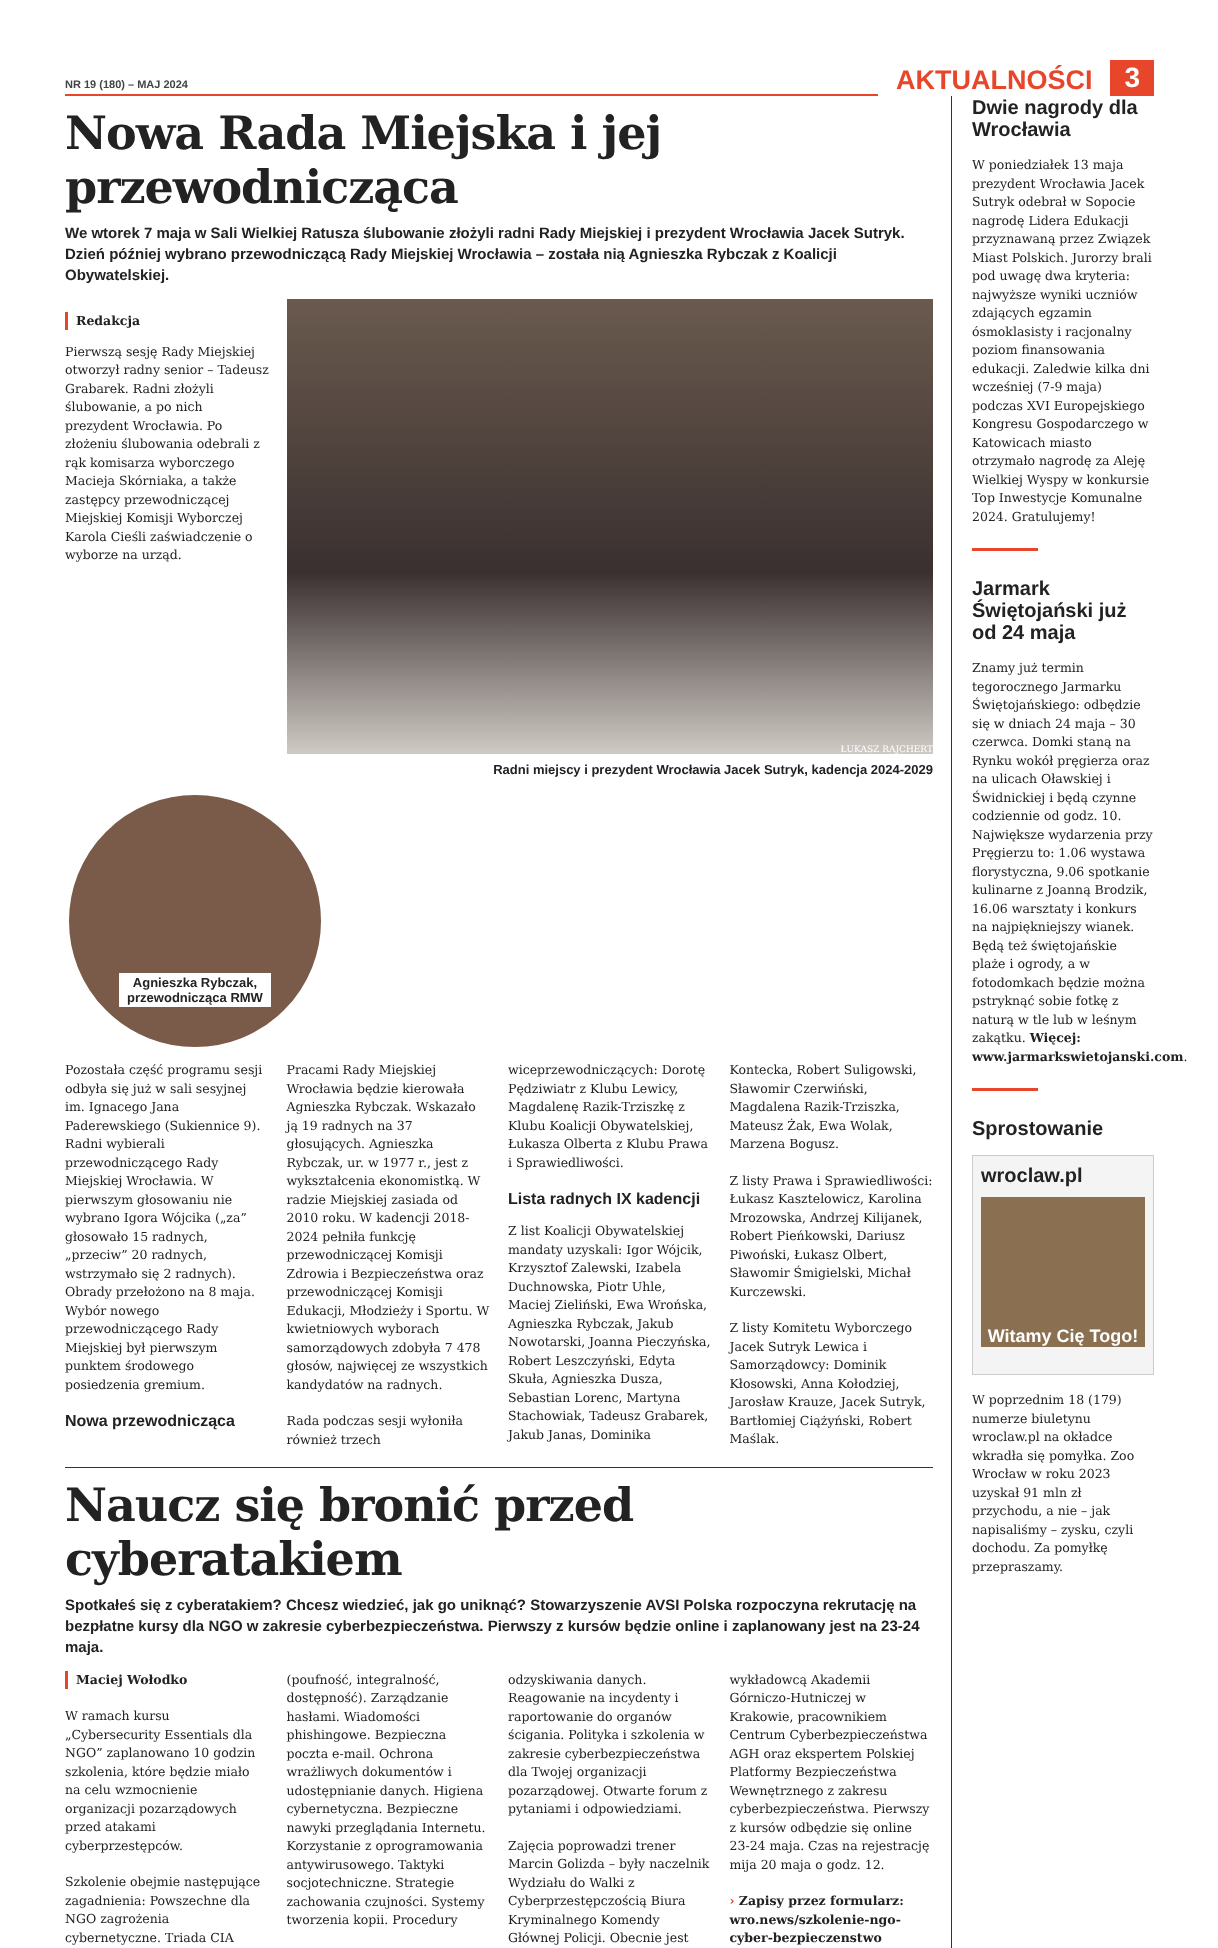NR 19 (180) – MAJ 2024
AKTUALNOŚCI
3
Nowa Rada Miejska i jej przewodnicząca
We wtorek 7 maja w Sali Wielkiej Ratusza ślubowanie złożyli radni Rady Miejskiej i prezydent Wrocławia Jacek Sutryk. Dzień później wybrano przewodniczącą Rady Miejskiej Wrocławia – została nią Agnieszka Rybczak z Koalicji Obywatelskiej.
Redakcja
Pierwszą sesję Rady Miejskiej otworzył radny senior – Tadeusz Grabarek. Radni złożyli ślubowanie, a po nich prezydent Wrocławia. Po złożeniu ślubowania odebrali z rąk komisarza wyborczego Macieja Skórniaka, a także zastępcy przewodniczącej Miejskiej Komisji Wyborczej Karola Cieśli zaświadczenie o wyborze na urząd.
ŁUKASZ RAJCHERT
Radni miejscy i prezydent Wrocławia Jacek Sutryk, kadencja 2024-2029
Agnieszka Rybczak,
przewodnicząca RMW
Pozostała część programu sesji odbyła się już w sali sesyjnej im. Ignacego Jana Paderewskiego (Sukiennice 9). Radni wybierali przewodniczącego Rady Miejskiej Wrocławia. W pierwszym głosowaniu nie wybrano Igora Wójcika („za” głosowało 15 radnych, „przeciw” 20 radnych, wstrzymało się 2 radnych). Obrady przełożono na 8 maja. Wybór nowego przewodniczącego Rady Miejskiej był pierwszym punktem środowego posiedzenia gremium.
Nowa przewodnicząca
Pracami Rady Miejskiej Wrocławia będzie kierowała Agnieszka Rybczak. Wskazało ją 19 radnych na 37 głosujących. Agnieszka Rybczak, ur. w 1977 r., jest z wykształcenia ekonomistką. W radzie Miejskiej zasiada od 2010 roku. W kadencji 2018-2024 pełniła funkcję przewodniczącej Komisji Zdrowia i Bezpieczeństwa oraz przewodniczącej Komisji Edukacji, Młodzieży i Sportu. W kwietniowych wyborach samorządowych zdobyła 7 478 głosów, najwięcej ze wszystkich kandydatów na radnych.
Rada podczas sesji wyłoniła również trzech wiceprzewodniczących: Dorotę Pędziwiatr z Klubu Lewicy, Magdalenę Razik-Trziszkę z Klubu Koalicji Obywatelskiej, Łukasza Olberta z Klubu Prawa i Sprawiedliwości.
Lista radnych IX kadencji
Z list Koalicji Obywatelskiej mandaty uzyskali: Igor Wójcik, Krzysztof Zalewski, Izabela Duchnowska, Piotr Uhle, Maciej Zieliński, Ewa Wrońska, Agnieszka Rybczak, Jakub Nowotarski, Joanna Pieczyńska, Robert Leszczyński, Edyta Skuła, Agnieszka Dusza, Sebastian Lorenc, Martyna Stachowiak, Tadeusz Grabarek, Jakub Janas, Dominika Kontecka, Robert Suligowski, Sławomir Czerwiński, Magdalena Razik-Trziszka, Mateusz Żak, Ewa Wolak, Marzena Bogusz.
Z listy Prawa i Sprawiedliwości: Łukasz Kasztelowicz, Karolina Mrozowska, Andrzej Kilijanek, Robert Pieńkowski, Dariusz Piwoński, Łukasz Olbert, Sławomir Śmigielski, Michał Kurczewski.
Z listy Komitetu Wyborczego Jacek Sutryk Lewica i Samorządowcy: Dominik Kłosowski, Anna Kołodziej, Jarosław Krauze, Jacek Sutryk, Bartłomiej Ciążyński, Robert Maślak.
Naucz się bronić przed cyberatakiem
Spotkałeś się z cyberatakiem? Chcesz wiedzieć, jak go uniknąć? Stowarzyszenie AVSI Polska rozpoczyna rekrutację na bezpłatne kursy dla NGO w zakresie cyberbezpieczeństwa. Pierwszy z kursów będzie online i zaplanowany jest na 23-24 maja.
Maciej Wołodko
W ramach kursu „Cybersecurity Essentials dla NGO” zaplanowano 10 godzin szkolenia, które będzie miało na celu wzmocnienie organizacji pozarządowych przed atakami cyberprzestępców.
Szkolenie obejmie następujące zagadnienia: Powszechne dla NGO zagrożenia cybernetyczne. Triada CIA (poufność, integralność, dostępność). Zarządzanie hasłami. Wiadomości phishingowe. Bezpieczna poczta e-mail. Ochrona wrażliwych dokumentów i udostępnianie danych. Higiena cybernetyczna. Bezpieczne nawyki przeglądania Internetu. Korzystanie z oprogramowania antywirusowego. Taktyki socjotechniczne. Strategie zachowania czujności. Systemy tworzenia kopii. Procedury odzyskiwania danych. Reagowanie na incydenty i raportowanie do organów ścigania. Polityka i szkolenia w zakresie cyberbezpieczeństwa dla Twojej organizacji pozarządowej. Otwarte forum z pytaniami i odpowiedziami.
Zajęcia poprowadzi trener Marcin Golizda – były naczelnik Wydziału do Walki z Cyberprzestępczością Biura Kryminalnego Komendy Głównej Policji. Obecnie jest wykładowcą Akademii Górniczo-Hutniczej w Krakowie, pracownikiem Centrum Cyberbezpieczeństwa AGH oraz ekspertem Polskiej Platformy Bezpieczeństwa Wewnętrznego z zakresu cyberbezpieczeństwa. Pierwszy z kursów odbędzie się online 23-24 maja. Czas na rejestrację mija 20 maja o godz. 12.
› Zapisy przez formularz: wro.news/szkolenie-ngo-cyber-bezpieczenstwo
Dwie nagrody dla Wrocławia
W poniedziałek 13 maja prezydent Wrocławia Jacek Sutryk odebrał w Sopocie nagrodę Lidera Edukacji przyznawaną przez Związek Miast Polskich. Jurorzy brali pod uwagę dwa kryteria: najwyższe wyniki uczniów zdających egzamin ósmoklasisty i racjonalny poziom finansowania edukacji. Zaledwie kilka dni wcześniej (7-9 maja) podczas XVI Europejskiego Kongresu Gospodarczego w Katowicach miasto otrzymało nagrodę za Aleję Wielkiej Wyspy w konkursie Top Inwestycje Komunalne 2024. Gratulujemy!
Jarmark Świętojański już od 24 maja
Znamy już termin tegorocznego Jarmarku Świętojańskiego: odbędzie się w dniach 24 maja – 30 czerwca. Domki staną na Rynku wokół pręgierza oraz na ulicach Oławskiej i Świdnickiej i będą czynne codziennie od godz. 10. Największe wydarzenia przy Pręgierzu to: 1.06 wystawa florystyczna, 9.06 spotkanie kulinarne z Joanną Brodzik, 16.06 warsztaty i konkurs na najpiękniejszy wianek. Będą też świętojańskie plaże i ogrody, a w fotodomkach będzie można pstryknąć sobie fotkę z naturą w tle lub w leśnym zakątku. Więcej: www.jarmarkswietojanski.com.
Sprostowanie
wroclaw.pl
Witamy Cię Togo!
W poprzednim 18 (179) numerze biuletynu wroclaw.pl na okładce wkradła się pomyłka. Zoo Wrocław w roku 2023 uzyskał 91 mln zł przychodu, a nie – jak napisaliśmy – zysku, czyli dochodu. Za pomyłkę przepraszamy.